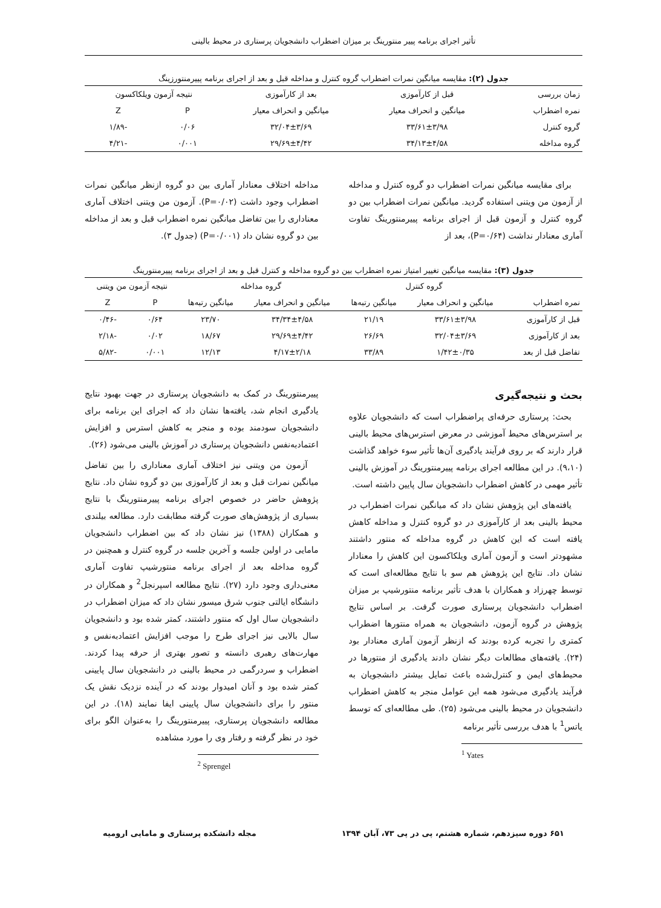تأثیر اجرای برنامه پییر منتورینگ بر میزان اضطراب دانشجویان پرستاری در محیط بالینی
جدول (۲): مقایسه میانگین نمرات اضطراب گروه کنترل و مداخله قبل و بعد از اجرای برنامه پییرمنتورزینگ
| زمان بررسی | قبل از کارآموزی | بعد از کارآموزی | نتیجه آزمون ویلکاکسون | |
| --- | --- | --- | --- | --- |
| نمره اضطراب | میانگین و انحراف معیار | میانگین و انحراف معیار | P | Z |
| گروه کنترل | ۳۳/۶۱±۳/۹۸ | ۳۲/۰۴±۳/۶۹ | ۰/۰۶ | -۱/۸۹ |
| گروه مداخله | ۳۴/۱۳±۴/۵۸ | ۲۹/۶۹±۴/۴۲ | ۰/۰۰۱ | -۴/۲۱ |
برای مقایسه میانگین نمرات اضطراب دو گروه کنترل و مداخله از آزمون من ویتنی استفاده گردید. میانگین نمرات اضطراب بین دو گروه کنترل و آزمون قبل از اجرای برنامه پییرمنتورینگ تفاوت آماری معنادار نداشت (P=۰/۶۴)، بعد از
مداخله اختلاف معنادار آماری بین دو گروه ازنظر میانگین نمرات اضطراب وجود داشت (P=۰/۰۲). آزمون من ویتنی اختلاف آماری معناداری را بین تفاضل میانگین نمره اضطراب قبل و بعد از مداخله بین دو گروه نشان داد (P=۰/۰۰۱) (جدول ۳).
جدول (۳): مقایسه میانگین تغییر امتیاز نمره اضطراب بین دو گروه مداخله و کنترل قبل و بعد از اجرای برنامه پییرمنتورینگ
| | گروه کنترل | | گروه مداخله | | نتیجه آزمون من ویتنی | |
| --- | --- | --- | --- | --- | --- | --- |
| نمره اضطراب | میانگین و انحراف معیار | میانگین رتبه‌ها | میانگین و انحراف معیار | میانگین رتبه‌ها | P | Z |
| قبل از کارآموزی | ۳۳/۶۱±۳/۹۸ | ۲۱/۱۹ | ۳۴/۳۴±۴/۵۸ | ۲۳/۷۰ | ۰/۶۴ | -۰/۴۶ |
| بعد از کارآموزی | ۳۲/۰۴±۳/۶۹ | ۲۶/۶۹ | ۲۹/۶۹±۴/۴۲ | ۱۸/۶۷ | ۰/۰۲ | -۲/۱۸ |
| تفاضل قبل از بعد | ۱/۴۲±۰/۳۵ | ۳۳/۸۹ | ۴/۱۷±۲/۱۸ | ۱۲/۱۳ | ۰/۰۰۱ | -۵/۸۲ |
بحث و نتیجه‌گیری
بحث: پرستاری حرفه‌ای پراضطراب است که دانشجویان علاوه بر استرس‌های محیط آموزشی در معرض استرس‌های محیط بالینی قرار دارند که بر روی فرآیند یادگیری آن‌ها تأثیر سوء خواهد گذاشت (۹،۱۰). در این مطالعه اجرای برنامه پییرمنتورینگ در آموزش بالینی تأثیر مهمی در کاهش اضطراب دانشجویان سال پایین داشته است.
یافته‌های این پژوهش نشان داد که میانگین نمرات اضطراب در محیط بالینی بعد از کارآموزی در دو گروه کنترل و مداخله کاهش یافته است که این کاهش در گروه مداخله که منتور داشتند مشهودتر است و آزمون آماری ویلکاکسون این کاهش را معنادار نشان داد. نتایج این پژوهش هم سو با نتایج مطالعه‌ای است که توسط چهرزاد و همکاران با هدف تأثیر برنامه منتورشیپ بر میزان اضطراب دانشجویان پرستاری صورت گرفت. بر اساس نتایج پژوهش در گروه آزمون، دانشجویان به همراه منتورها اضطراب کمتری را تجربه کرده بودند که ازنظر آزمون آماری معنادار بود (۲۴). یافته‌های مطالعات دیگر نشان دادند یادگیری از منتورها در محیط‌های ایمن و کنترل‌شده باعث تمایل بیشتر دانشجویان به فرآیند یادگیری می‌شود همه این عوامل منجر به کاهش اضطراب دانشجویان در محیط بالینی می‌شود (۲۵). طی مطالعه‌ای که توسط یاتس<sup>1</sup> با هدف بررسی تأثیر برنامه
<sup>1</sup> Yates
پییرمنتورینگ در کمک به دانشجویان پرستاری در جهت بهبود نتایج یادگیری انجام شد، یافته‌ها نشان داد که اجرای این برنامه برای دانشجویان سودمند بوده و منجر به کاهش استرس و افزایش اعتمادبه‌نفس دانشجویان پرستاری در آموزش بالینی می‌شود (۲۶).
آزمون من ویتنی نیز اختلاف آماری معناداری را بین تفاضل میانگین نمرات قبل و بعد از کارآموزی بین دو گروه نشان داد. نتایج پژوهش حاضر در خصوص اجرای برنامه پییرمنتورینگ با نتایج بسیاری از پژوهش‌های صورت گرفته مطابقت دارد. مطالعه بیلندی و همکاران (۱۳۸۸) نیز نشان داد که بین اضطراب دانشجویان مامایی در اولین جلسه و آخرین جلسه در گروه کنترل و همچنین در گروه مداخله بعد از اجرای برنامه منتورشیپ تفاوت آماری معنی‌داری وجود دارد (۲۷). نتایج مطالعه اسپرنجل<sup>2</sup> و همکاران در دانشگاه ایالتی جنوب شرق میسور نشان داد که میزان اضطراب در دانشجویان سال اول که منتور داشتند، کمتر شده بود و دانشجویان سال بالایی نیز اجرای طرح را موجب افزایش اعتمادبه‌نفس و مهارت‌های رهبری دانسته و تصور بهتری از حرفه پیدا کردند. اضطراب و سردرگمی در محیط بالینی در دانشجویان سال پایینی کمتر شده بود و آنان امیدوار بودند که در آینده نزدیک نقش یک منتور را برای دانشجویان سال پایینی ایفا نمایند (۱۸). در این مطالعه دانشجویان پرستاری، پییرمنتورینگ را به‌عنوان الگو برای خود در نظر گرفته و رفتار وی را مورد مشاهده
<sup>2</sup> Sprengel
۶۵۱ دوره سیزدهم، شماره هشتم، پی در پی ۷۳، آبان ۱۳۹۴ مجله دانشکده پرستاری و مامایی ارومیه